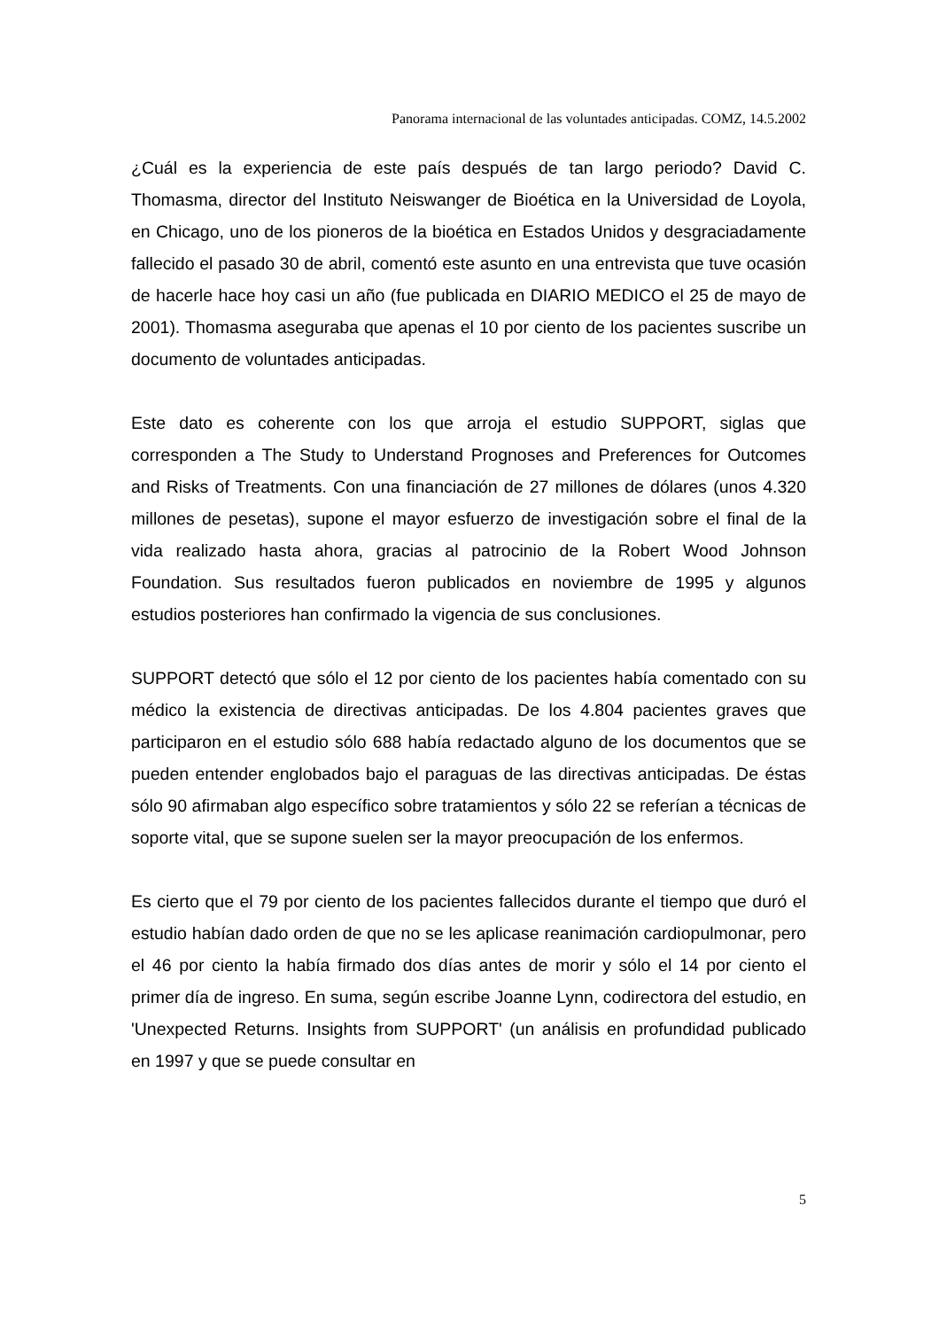Panorama internacional de las voluntades anticipadas. COMZ, 14.5.2002
¿Cuál es la experiencia de este país después de tan largo periodo? David C. Thomasma, director del Instituto Neiswanger de Bioética en la Universidad de Loyola, en Chicago, uno de los pioneros de la bioética en Estados Unidos y desgraciadamente fallecido el pasado 30 de abril, comentó este asunto en una entrevista que tuve ocasión de hacerle hace hoy casi un año (fue publicada en DIARIO MEDICO el 25 de mayo de 2001). Thomasma aseguraba que apenas el 10 por ciento de los pacientes suscribe un documento de voluntades anticipadas.
Este dato es coherente con los que arroja el estudio SUPPORT, siglas que corresponden a The Study to Understand Prognoses and Preferences for Outcomes and Risks of Treatments. Con una financiación de 27 millones de dólares (unos 4.320 millones de pesetas), supone el mayor esfuerzo de investigación sobre el final de la vida realizado hasta ahora, gracias al patrocinio de la Robert Wood Johnson Foundation. Sus resultados fueron publicados en noviembre de 1995 y algunos estudios posteriores han confirmado la vigencia de sus conclusiones.
SUPPORT detectó que sólo el 12 por ciento de los pacientes había comentado con su médico la existencia de directivas anticipadas. De los 4.804 pacientes graves que participaron en el estudio sólo 688 había redactado alguno de los documentos que se pueden entender englobados bajo el paraguas de las directivas anticipadas. De éstas sólo 90 afirmaban algo específico sobre tratamientos y sólo 22 se referían a técnicas de soporte vital, que se supone suelen ser la mayor preocupación de los enfermos.
Es cierto que el 79 por ciento de los pacientes fallecidos durante el tiempo que duró el estudio habían dado orden de que no se les aplicase reanimación cardiopulmonar, pero el 46 por ciento la había firmado dos días antes de morir y sólo el 14 por ciento el primer día de ingreso. En suma, según escribe Joanne Lynn, codirectora del estudio, en 'Unexpected Returns. Insights from SUPPORT' (un análisis en profundidad publicado en 1997 y que se puede consultar en
5